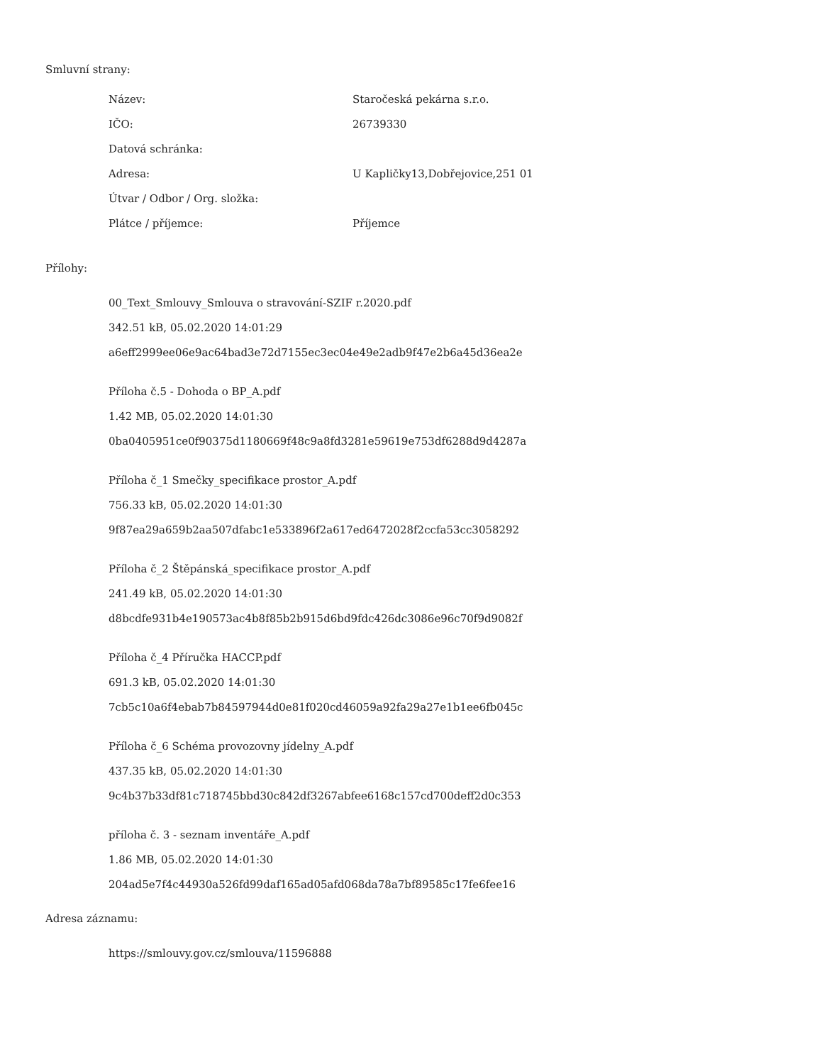Smluvní strany:
| Název: | Staročeská pekárna s.r.o. |
| IČO: | 26739330 |
| Datová schránka: | |
| Adresa: | U Kapličky13,Dobřejovice,251 01 |
| Útvar / Odbor / Org. složka: | |
| Plátce / příjemce: | Příjemce |
Přílohy:
00_Text_Smlouvy_Smlouva o stravování-SZIF r.2020.pdf
342.51 kB, 05.02.2020 14:01:29
a6eff2999ee06e9ac64bad3e72d7155ec3ec04e49e2adb9f47e2b6a45d36ea2e
Příloha č.5 - Dohoda o BP_A.pdf
1.42 MB, 05.02.2020 14:01:30
0ba0405951ce0f90375d1180669f48c9a8fd3281e59619e753df6288d9d4287a
Příloha č_1 Smečky_specifikace prostor_A.pdf
756.33 kB, 05.02.2020 14:01:30
9f87ea29a659b2aa507dfabc1e533896f2a617ed6472028f2ccfa53cc3058292
Příloha č_2 Štěpánská_specifikace prostor_A.pdf
241.49 kB, 05.02.2020 14:01:30
d8bcdfe931b4e190573ac4b8f85b2b915d6bd9fdc426dc3086e96c70f9d9082f
Příloha č_4 Příručka HACCP.pdf
691.3 kB, 05.02.2020 14:01:30
7cb5c10a6f4ebab7b84597944d0e81f020cd46059a92fa29a27e1b1ee6fb045c
Příloha č_6 Schéma provozovny jídelny_A.pdf
437.35 kB, 05.02.2020 14:01:30
9c4b37b33df81c718745bbd30c842df3267abfee6168c157cd700deff2d0c353
příloha č. 3 - seznam inventáře_A.pdf
1.86 MB, 05.02.2020 14:01:30
204ad5e7f4c44930a526fd99daf165ad05afd068da78a7bf89585c17fe6fee16
Adresa záznamu:
https://smlouvy.gov.cz/smlouva/11596888